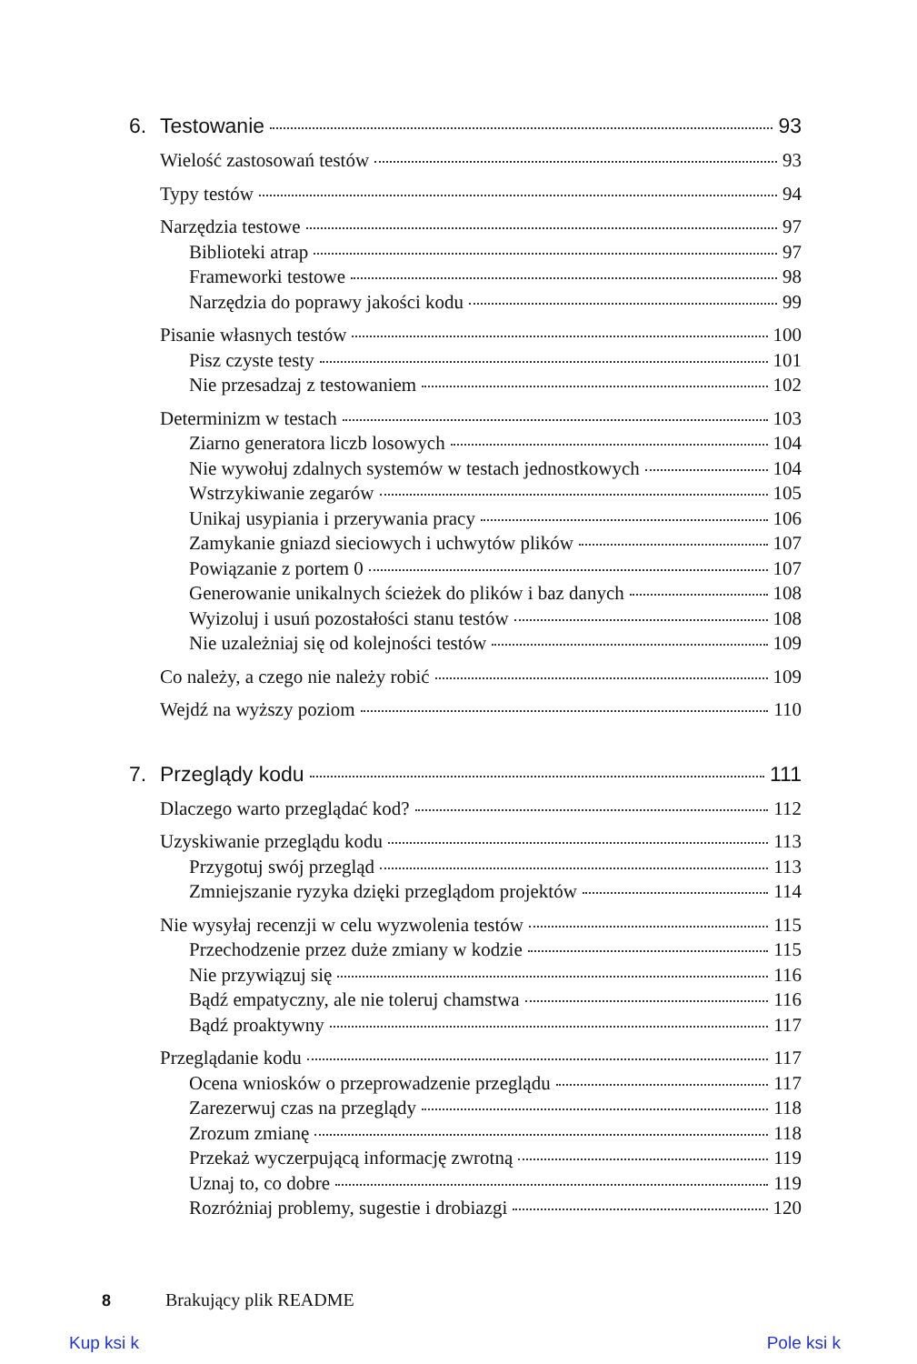6. Testowanie 93
Wielość zastosowań testów 93
Typy testów 94
Narzędzia testowe 97
Biblioteki atrap 97
Frameworki testowe 98
Narzędzia do poprawy jakości kodu 99
Pisanie własnych testów 100
Pisz czyste testy 101
Nie przesadzaj z testowaniem 102
Determinizm w testach 103
Ziarno generatora liczb losowych 104
Nie wywołuj zdalnych systemów w testach jednostkowych 104
Wstrzykiwanie zegarów 105
Unikaj usypiania i przerywania pracy 106
Zamykanie gniazd sieciowych i uchwytów plików 107
Powiązanie z portem 0 107
Generowanie unikalnych ścieżek do plików i baz danych 108
Wyizoluj i usuń pozostałości stanu testów 108
Nie uzależniaj się od kolejności testów 109
Co należy, a czego nie należy robić 109
Wejdź na wyższy poziom 110
7. Przeglądy kodu 111
Dlaczego warto przeglądać kod? 112
Uzyskiwanie przeglądu kodu 113
Przygotuj swój przegląd 113
Zmniejszanie ryzyka dzięki przeglądom projektów 114
Nie wysyłaj recenzji w celu wyzwolenia testów 115
Przechodzenie przez duże zmiany w kodzie 115
Nie przywiązuj się 116
Bądź empatyczny, ale nie toleruj chamstwa 116
Bądź proaktywny 117
Przeglądanie kodu 117
Ocena wniosków o przeprowadzenie przeglądu 117
Zarezerwuj czas na przeglądy 118
Zrozum zmianę 118
Przekaż wyczerpującą informację zwrotną 119
Uznaj to, co dobre 119
Rozróżniaj problemy, sugestie i drobiazgi 120
8 Brakujący plik README
Kup ksi k Pole ksi k